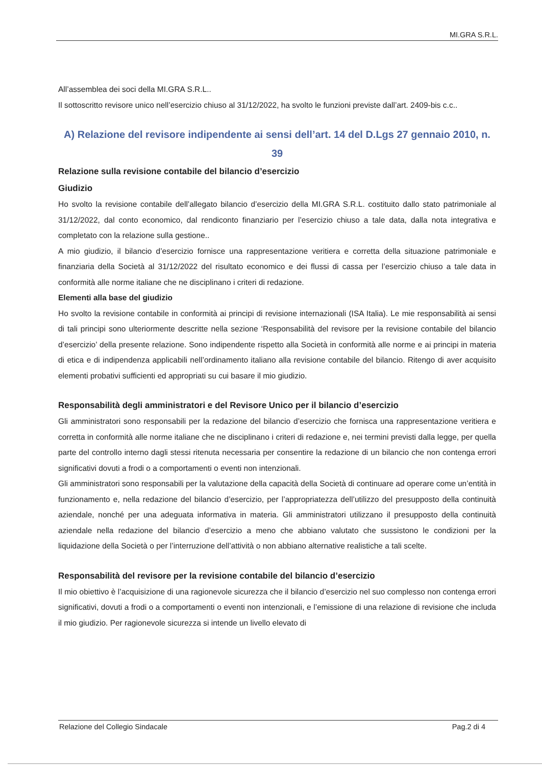MI.GRA S.R.L.
All’assemblea dei soci della MI.GRA S.R.L..
Il sottoscritto revisore unico nell’esercizio chiuso al 31/12/2022, ha svolto le funzioni previste dall’art. 2409-bis c.c..
A) Relazione del revisore indipendente ai sensi dell’art. 14 del D.Lgs 27 gennaio 2010, n. 39
Relazione sulla revisione contabile del bilancio d’esercizio
Giudizio
Ho svolto la revisione contabile dell’allegato bilancio d’esercizio della MI.GRA S.R.L. costituito dallo stato patrimoniale al 31/12/2022, dal conto economico, dal rendiconto finanziario per l’esercizio chiuso a tale data, dalla nota integrativa e completato con la relazione sulla gestione..
A mio giudizio, il bilancio d’esercizio fornisce una rappresentazione veritiera e corretta della situazione patrimoniale e finanziaria della Società al 31/12/2022 del risultato economico e dei flussi di cassa per l’esercizio chiuso a tale data in conformità alle norme italiane che ne disciplinano i criteri di redazione.
Elementi alla base del giudizio
Ho svolto la revisione contabile in conformità ai principi di revisione internazionali (ISA Italia). Le mie responsabilità ai sensi di tali principi sono ulteriormente descritte nella sezione ‘Responsabilità del revisore per la revisione contabile del bilancio d’esercizio’ della presente relazione. Sono indipendente rispetto alla Società in conformità alle norme e ai principi in materia di etica e di indipendenza applicabili nell’ordinamento italiano alla revisione contabile del bilancio. Ritengo di aver acquisito elementi probativi sufficienti ed appropriati su cui basare il mio giudizio.
Responsabilità degli amministratori e del Revisore Unico per il bilancio d’esercizio
Gli amministratori sono responsabili per la redazione del bilancio d’esercizio che fornisca una rappresentazione veritiera e corretta in conformità alle norme italiane che ne disciplinano i criteri di redazione e, nei termini previsti dalla legge, per quella parte del controllo interno dagli stessi ritenuta necessaria per consentire la redazione di un bilancio che non contenga errori significativi dovuti a frodi o a comportamenti o eventi non intenzionali.
Gli amministratori sono responsabili per la valutazione della capacità della Società di continuare ad operare come un’entità in funzionamento e, nella redazione del bilancio d’esercizio, per l’appropriatezza dell’utilizzo del presupposto della continuità aziendale, nonché per una adeguata informativa in materia. Gli amministratori utilizzano il presupposto della continuità aziendale nella redazione del bilancio d’esercizio a meno che abbiano valutato che sussistono le condizioni per la liquidazione della Società o per l’interruzione dell’attività o non abbiano alternative realistiche a tali scelte.
Responsabilità del revisore per la revisione contabile del bilancio d’esercizio
Il mio obiettivo è l’acquisizione di una ragionevole sicurezza che il bilancio d’esercizio nel suo complesso non contenga errori significativi, dovuti a frodi o a comportamenti o eventi non intenzionali, e l’emissione di una relazione di revisione che includa il mio giudizio. Per ragionevole sicurezza si intende un livello elevato di
Relazione del Collegio Sindacale Pag.2 di 4